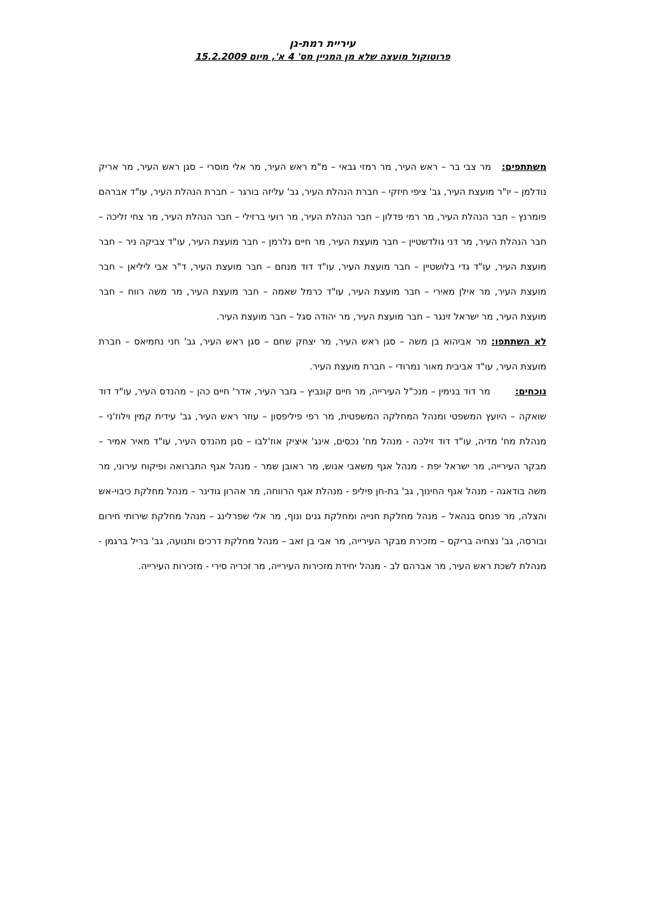עיריית רמת-גן
פרוטוקול מועצה שלא מן המניין מס' 4 א', מיום 15.2.2009
משתתפים: מר צבי בר – ראש העיר, מר רמזי גבאי – מ"מ ראש העיר, מר אלי מוסרי – סגן ראש העיר, מר אריק נודלמן – יו"ר מועצת העיר, גב' ציפי חיזקי – חברת הנהלת העיר, גב' עליזה בורגר – חברת הנהלת העיר, עו"ד אברהם פומרנץ – חבר הנהלת העיר, מר רמי פדלון – חבר הנהלת העיר, מר רועי ברזילי – חבר הנהלת העיר, מר צחי זליכה – חבר הנהלת העיר, מר דני גולדשטיין – חבר מועצת העיר, מר חיים גלרמן – חבר מועצת העיר, עו"ד צביקה ניר – חבר מועצת העיר, עו"ד גדי בלושטיין – חבר מועצת העיר, עו"ד דוד מנחם – חבר מועצת העיר, ד"ר אבי ליליאן – חבר מועצת העיר, מר אילן מאירי – חבר מועצת העיר, עו"ד כרמל שאמה – חבר מועצת העיר, מר משה רווח – חבר מועצת העיר, מר ישראל זינגר – חבר מועצת העיר, מר יהודה סגל – חבר מועצת העיר.
לא השתתפו: מר אביהוא בן משה – סגן ראש העיר, מר יצחק שחם – סגן ראש העיר, גב' חני נחמיאס – חברת מועצת העיר, עו"ד אביבית מאור נמרודי – חברת מועצת העיר.
נוכחים: מר דוד בנימין – מנכ"ל העירייה, מר חיים קונביץ – גזבר העיר, אדר' חיים כהן – מהנדס העיר, עו"ד דוד שואקה – היועץ המשפטי ומנהל המחלקה המשפטית, מר רפי פיליפסון – עוזר ראש העיר, גב' עידית קמין וילוז'ני – מנהלת מח' מדיה, עו"ד דוד זילכה - מנהל מח' נכסים, אינג' איציק אוז'לבו – סגן מהנדס העיר, עו"ד מאיר אמיר – מבקר העירייה, מר ישראל יפת - מנהל אגף משאבי אנוש, מר ראובן שמר - מנהל אגף התברואה ופיקוח עירוני, מר משה בודאגה - מנהל אגף החינוך, גב' בת-חן פיליפ - מנהלת אגף הרווחה, מר אהרון גודינר – מנהל מחלקת כיבוי-אש והצלה, מר פנחס בנהאל – מנהל מחלקת חנייה ומחלקת גנים ונוף, מר אלי שפרלינג – מנהל מחלקת שירותי חירום ובורסה, גב' נצחיה בריקס – מזכירת מבקר העירייה, מר אבי בן זאב – מנהל מחלקת דרכים ותנועה, גב' בריל ברגמן - מנהלת לשכת ראש העיר, מר אברהם לב - מנהל יחידת מזכירות העירייה, מר זכריה סירי - מזכירות העירייה.